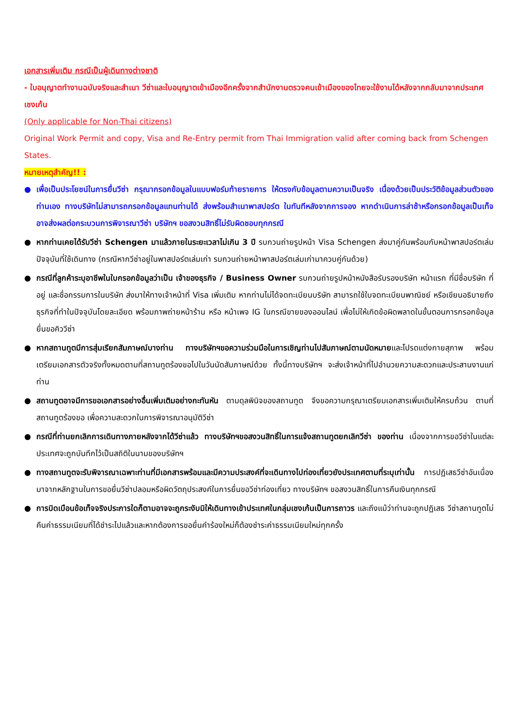เอกสารเพิ่มเติม กรณีเป็นผู้เดินทางต่างชาติ
- ใบอนุญาตทำงานฉบับจริงและสำเนา วีซ่าและใบอนุญาตเข้าเมืองอีกครั้งจากสำนักงานตรวจคนเข้าเมืองของไทยจะใช้งานได้หลังจากกลับมาจากประเทศเชงเก้น
(Only applicable for Non-Thai citizens)
Original Work Permit and copy, Visa and Re-Entry permit from Thai Immigration valid after coming back from Schengen States.
หมายเหตุสำคัญ!! :
● เพื่อเป็นประโยชน์ในการยื่นวีซ่า กรุณากรอกข้อมูลในแบบฟอร์มท้ายรายการ ให้ตรงกับข้อมูลตามความเป็นจริง เนื่องด้วยเป็นประวัติข้อมูลส่วนตัวของท่านเอง ทางบริษัทไม่สามารถกรอกข้อมูลแทนท่านได้ ส่งพร้อมสำเนาพาสปอร์ต ในทันทีหลังจากการจอง หากดำเนินการล่าช้าหรือกรอกข้อมูลเป็นเท็จ อาจส่งผลต่อกระบวนการพิจารณาวีซ่า บริษัทฯ ขอสงวนสิทธิ์ไม่รับผิดชอบทุกกรณี
● หากท่านเคยได้รับวีซ่า Schengen มาแล้วภายในระยะเวลาไม่เกิน 3 ปี รบกวนถ่ายรูปหน้า Visa Schengen ส่งมาคู่กันพร้อมกับหน้าพาสปอร์ตเล่มปัจจุบันที่ใช้เดินทาง (กรณีหากวีซ่าอยู่ในพาสปอร์ตเล่มเก่า รบกวนถ่ายหน้าพาสปอร์ตเล่มเก่ามาควบคู่กันด้วย)
● กรณีที่ลูกค้าระบุอาชีพในใบกรอกข้อมูลว่าเป็น เจ้าของธุรกิจ / Business Owner รบกวนถ่ายรูปหน้าหนังสือรับรองบริษัท หน้าแรก ที่มีชื่อบริษัท ที่อยู่ และชื่อกรรมการในบริษัท ส่งมาให้ทางเจ้าหน้าที่ Visa เพิ่มเติม หากท่านไม่ได้จดทะเบียนบริษัท สามารถใช้ใบจดทะเบียนพาณิชย์ หรือเขียนอธิบายถึงธุรกิจที่ทำในปัจจุบันโดยละเอียด พร้อมภาพถ่ายหน้าร้าน หรือ หน้าเพจ IG ในกรณีขายของออนไลน์ เพื่อไม่ให้เกิดข้อผิดพลาดในขั้นตอนการกรอกข้อมูลยื่นขอคิววีซ่า
● หากสถานทูตมีการสุ่มเรียกสัมภาษณ์บางท่าน ทางบริษัทฯขอความร่วมมือในการเชิญท่านไปสัมภาษณ์ตามนัดหมายและโปรดแต่งกายสุภาพ พร้อมเตรียมเอกสารตัวจริงทั้งหมดตามที่สถานทูตร้องขอไปในวันนัดสัมภาษณ์ด้วย ทั้งนี้ทางบริษัทฯ จะส่งเจ้าหน้าที่ไปอำนวยความสะดวกและประสานงานแก่ท่าน
● สถานทูตอาจมีการขอเอกสารอย่างอื่นเพิ่มเติมอย่างกะทันหัน ตามดุลพินิจของสถานทูต จึงขอความกรุณาเตรียมเอกสารเพิ่มเติมให้ครบถ้วน ตามที่สถานทูตร้องขอ เพื่อความสะดวกในการพิจารณาอนุมัติวีซ่า
● กรณีที่ท่านยกเลิกการเดินทางภายหลังจากได้วีซ่าแล้ว ทางบริษัทฯขอสงวนสิทธิ์ในการแจ้งสถานทูตยกเลิกวีซ่า ของท่าน เนื่องจากการขอวีซ่าในแต่ละประเทศจะถูกบันทึกไว้เป็นสถิติในนามของบริษัทฯ
● ทางสถานทูตจะรับพิจารณาเฉพาะท่านที่มีเอกสารพร้อมและมีความประสงค์ที่จะเดินทางไปท่องเที่ยวยังประเทศตามที่ระบุเท่านั้น การปฏิเสธวีซ่าอันเนื่องมาจากหลักฐานในการขอยื่นวีซ่าปลอมหรือผิดวัตถุประสงค์ในการยื่นขอวีซ่าท่องเที่ยว ทางบริษัทฯ ขอสงวนสิทธิ์ในการคืนเงินทุกกรณี
● การบิดเบือนข้อเท็จจริงประการใดก็ตามอาจจะถูกระงับมิให้เดินทางเข้าประเทศในกลุ่มเชงเก้นเป็นการถาวร และถึงแม้ว่าท่านจะถูกปฏิเสธ วีซ่าสถานทูตไม่คืนค่าธรรมเนียมที่ได้ชำระไปแล้วและหากต้องการขอยื่นคำร้องใหม่ก็ต้องชำระค่าธรรมเนียมใหม่ทุกครั้ง